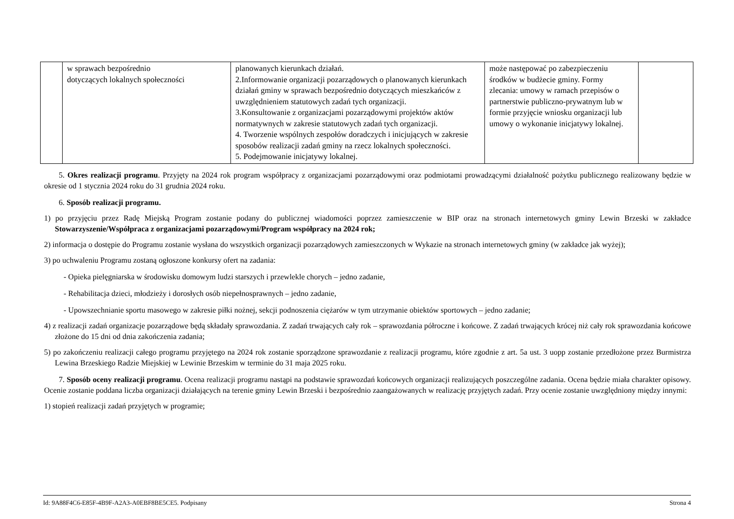| | w sprawach bezpośrednio dotyczących lokalnych społeczności | planowanych kierunkach działań. 2.Informowanie organizacji pozarządowych o planowanych kierunkach działań gminy w sprawach bezpośrednio dotyczących mieszkańców z uwzględnieniem statutowych zadań tych organizacji. 3.Konsultowanie z organizacjami pozarządowymi projektów aktów normatywnych w zakresie statutowych zadań tych organizacji. 4. Tworzenie wspólnych zespołów doradczych i inicjujących w zakresie sposobów realizacji zadań gminy na rzecz lokalnych społeczności. 5. Podejmowanie inicjatywy lokalnej. | może następować po zabezpieczeniu środków w budżecie gminy. Formy zlecania: umowy w ramach przepisów o partnerstwie publiczno-prywatnym lub w formie przyjęcie wniosku organizacji lub umowy o wykonanie inicjatywy lokalnej. | |
5. Okres realizacji programu. Przyjęty na 2024 rok program współpracy z organizacjami pozarządowymi oraz podmiotami prowadzącymi działalność pożytku publicznego realizowany będzie w okresie od 1 stycznia 2024 roku do 31 grudnia 2024 roku.
6. Sposób realizacji programu.
1) po przyjęciu przez Radę Miejską Program zostanie podany do publicznej wiadomości poprzez zamieszczenie w BIP oraz na stronach internetowych gminy Lewin Brzeski w zakładce Stowarzyszenie/Współpraca z organizacjami pozarządowymi/Program współpracy na 2024 rok;
2) informacja o dostępie do Programu zostanie wysłana do wszystkich organizacji pozarządowych zamieszczonych w Wykazie na stronach internetowych gminy (w zakładce jak wyżej);
3) po uchwaleniu Programu zostaną ogłoszone konkursy ofert na zadania:
- Opieka pielęgniarska w środowisku domowym ludzi starszych i przewlekle chorych – jedno zadanie,
- Rehabilitacja dzieci, młodzieży i dorosłych osób niepełnosprawnych – jedno zadanie,
- Upowszechnianie sportu masowego w zakresie piłki nożnej, sekcji podnoszenia ciężarów w tym utrzymanie obiektów sportowych – jedno zadanie;
4) z realizacji zadań organizacje pozarządowe będą składały sprawozdania. Z zadań trwających cały rok – sprawozdania półroczne i końcowe. Z zadań trwających krócej niż cały rok sprawozdania końcowe złożone do 15 dni od dnia zakończenia zadania;
5) po zakończeniu realizacji całego programu przyjętego na 2024 rok zostanie sporządzone sprawozdanie z realizacji programu, które zgodnie z art. 5a ust. 3 uopp zostanie przedłożone przez Burmistrza Lewina Brzeskiego Radzie Miejskiej w Lewinie Brzeskim w terminie do 31 maja 2025 roku.
7. Sposób oceny realizacji programu. Ocena realizacji programu nastąpi na podstawie sprawozdań końcowych organizacji realizujących poszczególne zadania. Ocena będzie miała charakter opisowy. Ocenie zostanie poddana liczba organizacji działających na terenie gminy Lewin Brzeski i bezpośrednio zaangażowanych w realizację przyjętych zadań. Przy ocenie zostanie uwzględniony między innymi:
1) stopień realizacji zadań przyjętych w programie;
Id: 9A88F4C6-E85F-4B9F-A2A3-A0EBF8BE5CE5. Podpisany Strona 4